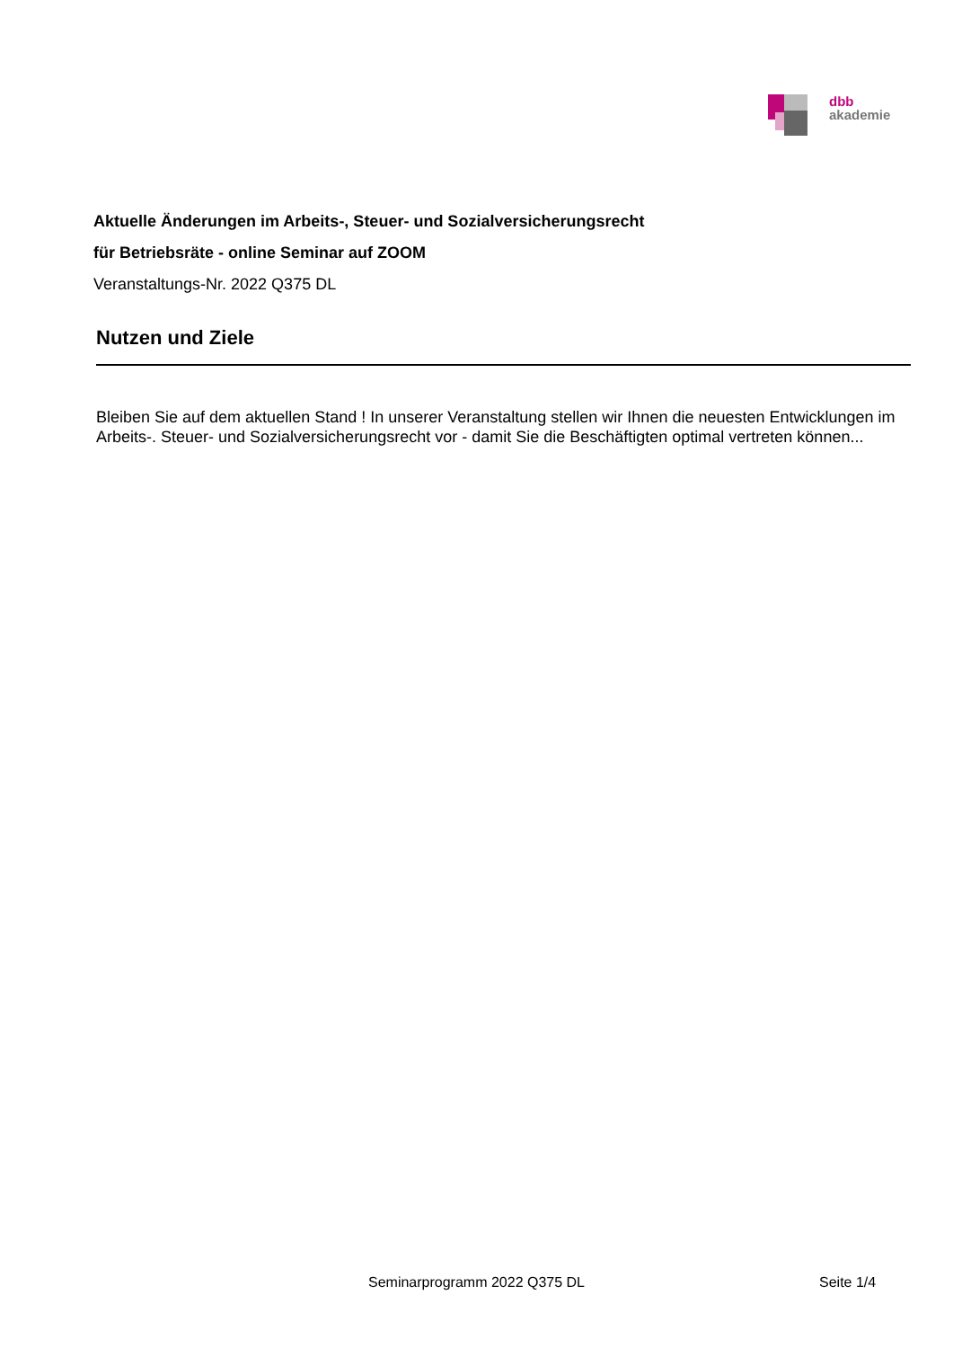dbb
akademie
Aktuelle Änderungen im Arbeits-, Steuer- und Sozialversicherungsrecht
für Betriebsräte - online Seminar auf ZOOM
Veranstaltungs-Nr. 2022 Q375 DL
Nutzen und Ziele
Bleiben Sie auf dem aktuellen Stand ! In unserer Veranstaltung stellen wir Ihnen die neuesten Entwicklungen im Arbeits-. Steuer- und Sozialversicherungsrecht vor - damit Sie die Beschäftigten optimal vertreten können...
Seminarprogramm 2022 Q375 DL Seite 1/4